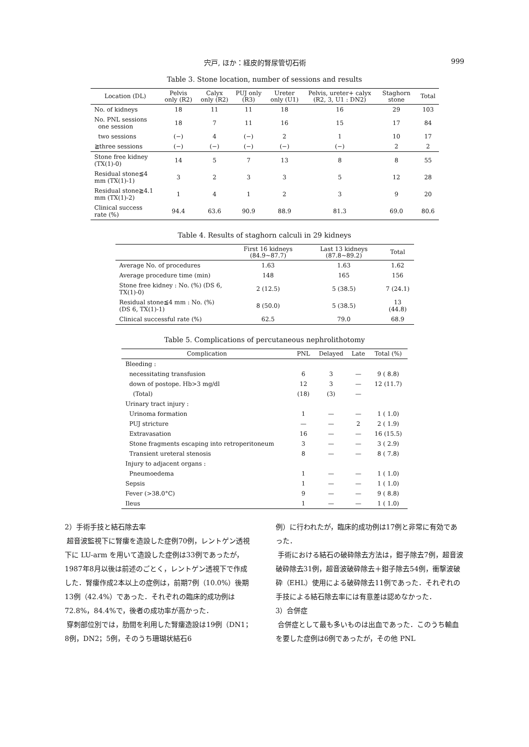宍戸, ほか：経皮的腎尿管切石術 999
Table 3. Stone location, number of sessions and results
| Location (DL) | Pelvis only (R2) | Calyx only (R2) | PUJ only (R3) | Ureter only (U1) | Pelvis, ureter+ calyx (R2, 3, U1 : DN2) | Staghorn stone | Total |
| --- | --- | --- | --- | --- | --- | --- | --- |
| No. of kidneys | 18 | 11 | 11 | 18 | 16 | 29 | 103 |
| No. PNL sessions one session | 18 | 7 | 11 | 16 | 15 | 17 | 84 |
| two sessions | (−) | 4 | (−) | 2 | 1 | 10 | 17 |
| ≧three sessions | (−) | (−) | (−) | (−) | (−) | 2 | 2 |
| Stone free kidney (TX(1)-0) | 14 | 5 | 7 | 13 | 8 | 8 | 55 |
| Residual stone≦4 mm (TX(1)-1) | 3 | 2 | 3 | 3 | 5 | 12 | 28 |
| Residual stone≧4.1 mm (TX(1)-2) | 1 | 4 | 1 | 2 | 3 | 9 | 20 |
| Clinical success rate (%) | 94.4 | 63.6 | 90.9 | 88.9 | 81.3 | 69.0 | 80.6 |
Table 4. Results of staghorn calculi in 29 kidneys
| | First 16 kidneys (84.9~87.7) | Last 13 kidneys (87.8~89.2) | Total |
| --- | --- | --- | --- |
| Average No. of procedures | 1.63 | 1.63 | 1.62 |
| Average procedure time (min) | 148 | 165 | 156 |
| Stone free kidney : No. (%) (DS 6, TX(1)-0) | 2 (12.5) | 5 (38.5) | 7 (24.1) |
| Residual stone≦4 mm : No. (%) (DS 6, TX(1)-1) | 8 (50.0) | 5 (38.5) | 13 (44.8) |
| Clinical successful rate (%) | 62.5 | 79.0 | 68.9 |
Table 5. Complications of percutaneous nephrolithotomy
| Complication | PNL | Delayed | Late | Total (%) |
| --- | --- | --- | --- | --- |
| Bleeding : | | | | |
| necessitating transfusion | 6 | 3 | — | 9 ( 8.8) |
| down of postope. Hb>3 mg/dl | 12 | 3 | — | 12 (11.7) |
| (Total) | (18) | (3) | — | |
| Urinary tract injury : | | | | |
| Urinoma formation | 1 | — | — | 1 ( 1.0) |
| PUJ stricture | — | — | 2 | 2 ( 1.9) |
| Extravasation | 16 | — | — | 16 (15.5) |
| Stone fragments escaping into retroperitoneum | 3 | — | — | 3 ( 2.9) |
| Transient ureteral stenosis | 8 | — | — | 8 ( 7.8) |
| Injury to adjacent organs : | | | | |
| Pneumoedema | 1 | — | — | 1 ( 1.0) |
| Sepsis | 1 | — | — | 1 ( 1.0) |
| Fever (>38.0°C) | 9 | — | — | 9 ( 8.8) |
| Ileus | 1 | — | — | 1 ( 1.0) |
2）手術手技と結石除去率
超音波監視下に腎瘻を造設した症例70例，レントゲン透視下に LU-arm を用いて造設した症例は33例であったが，1987年8月以後は前述のごとく，レントゲン透視下で作成した．腎瘻作成2本以上の症例は，前期7例（10.0%）後期13例（42.4%）であった．それぞれの臨床的成功例は72.8%，84.4%で，後者の成功率が高かった．
穿刺部位別では，肋間を利用した腎瘻造設は19例（DN1；8例，DN2；5例，そのうち珊瑚状結石6
例）に行われたが，臨床的成功例は17例と非常に有効であった．
手術における結石の破砕除去方法は，鉗子除去7例，超音波破砕除去31例，超音波破砕除去＋鉗子除去54例，衝撃波破砕（EHL）使用による破砕除去11例であった．それぞれの手技による結石除去率には有意差は認めなかった．
3）合併症
合併症として最も多いものは出血であった．このうち輸血を要した症例は6例であったが，その他 PNL